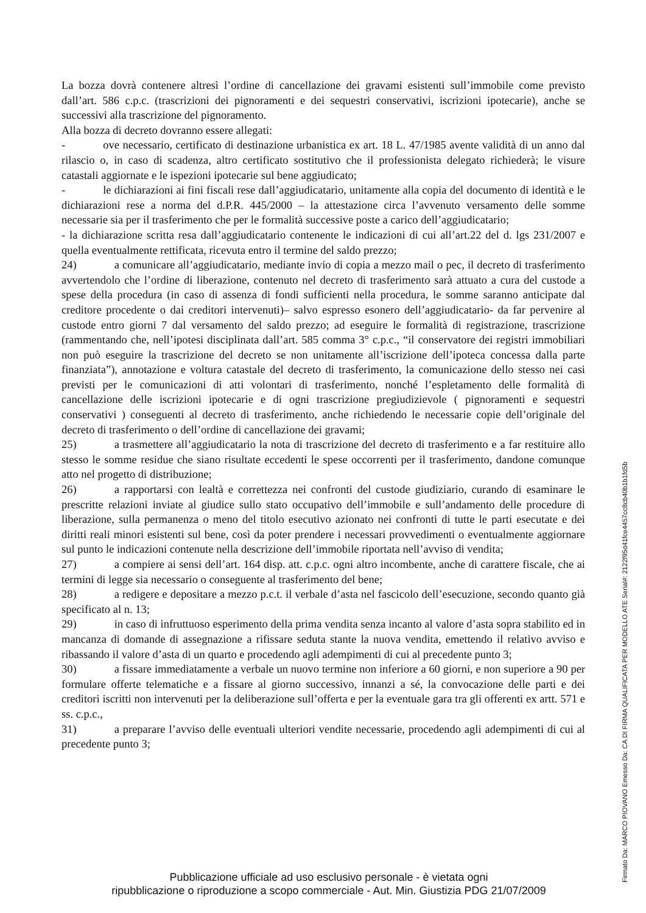La bozza dovrà contenere altresì l’ordine di cancellazione dei gravami esistenti sull’immobile come previsto dall’art. 586 c.p.c. (trascrizioni dei pignoramenti e dei sequestri conservativi, iscrizioni ipotecarie), anche se successivi alla trascrizione del pignoramento.
Alla bozza di decreto dovranno essere allegati:
- ove necessario, certificato di destinazione urbanistica ex art. 18 L. 47/1985 avente validità di un anno dal rilascio o, in caso di scadenza, altro certificato sostitutivo che il professionista delegato richiederà; le visure catastali aggiornate e le ispezioni ipotecarie sul bene aggiudicato;
- le dichiarazioni ai fini fiscali rese dall’aggiudicatario, unitamente alla copia del documento di identità e le dichiarazioni rese a norma del d.P.R. 445/2000 – la attestazione circa l’avvenuto versamento delle somme necessarie sia per il trasferimento che per le formalità successive poste a carico dell’aggiudicatario;
- la dichiarazione scritta resa dall’aggiudicatario contenente le indicazioni di cui all’art.22 del d. lgs 231/2007 e quella eventualmente rettificata, ricevuta entro il termine del saldo prezzo;
24) a comunicare all’aggiudicatario, mediante invio di copia a mezzo mail o pec, il decreto di trasferimento avvertendolo che l’ordine di liberazione, contenuto nel decreto di trasferimento sarà attuato a cura del custode a spese della procedura (in caso di assenza di fondi sufficienti nella procedura, le somme saranno anticipate dal creditore procedente o dai creditori intervenuti)– salvo espresso esonero dell’aggiudicatario- da far pervenire al custode entro giorni 7 dal versamento del saldo prezzo; ad eseguire le formalità di registrazione, trascrizione (rammentando che, nell’ipotesi disciplinata dall’art. 585 comma 3° c.p.c., “il conservatore dei registri immobiliari non può eseguire la trascrizione del decreto se non unitamente all’iscrizione dell’ipoteca concessa dalla parte finanziata”), annotazione e voltura catastale del decreto di trasferimento, la comunicazione dello stesso nei casi previsti per le comunicazioni di atti volontari di trasferimento, nonché l’espletamento delle formalità di cancellazione delle iscrizioni ipotecarie e di ogni trascrizione pregiudizievole ( pignoramenti e sequestri conservativi ) conseguenti al decreto di trasferimento, anche richiedendo le necessarie copie dell’originale del decreto di trasferimento o dell’ordine di cancellazione dei gravami;
25) a trasmettere all’aggiudicatario la nota di trascrizione del decreto di trasferimento e a far restituire allo stesso le somme residue che siano risultate eccedenti le spese occorrenti per il trasferimento, dandone comunque atto nel progetto di distribuzione;
26) a rapportarsi con lealtà e correttezza nei confronti del custode giudiziario, curando di esaminare le prescritte relazioni inviate al giudice sullo stato occupativo dell’immobile e sull’andamento delle procedure di liberazione, sulla permanenza o meno del titolo esecutivo azionato nei confronti di tutte le parti esecutate e dei diritti reali minori esistenti sul bene, così da poter prendere i necessari provvedimenti o eventualmente aggiornare sul punto le indicazioni contenute nella descrizione dell’immobile riportata nell’avviso di vendita;
27) a compiere ai sensi dell’art. 164 disp. att. c.p.c. ogni altro incombente, anche di carattere fiscale, che ai termini di legge sia necessario o conseguente al trasferimento del bene;
28) a redigere e depositare a mezzo p.c.t. il verbale d’asta nel fascicolo dell’esecuzione, secondo quanto già specificato al n. 13;
29) in caso di infruttuoso esperimento della prima vendita senza incanto al valore d’asta sopra stabilito ed in mancanza di domande di assegnazione a rifissare seduta stante la nuova vendita, emettendo il relativo avviso e ribassando il valore d’asta di un quarto e procedendo agli adempimenti di cui al precedente punto 3;
30) a fissare immediatamente a verbale un nuovo termine non inferiore a 60 giorni, e non superiore a 90 per formulare offerte telematiche e a fissare al giorno successivo, innanzi a sé, la convocazione delle parti e dei creditori iscritti non intervenuti per la deliberazione sull’offerta e per la eventuale gara tra gli offerenti ex artt. 571 e ss. c.p.c.,
31) a preparare l’avviso delle eventuali ulteriori vendite necessarie, procedendo agli adempimenti di cui al precedente punto 3;
Pubblicazione ufficiale ad uso esclusivo personale - è vietata ogni
ripubblicazione o riproduzione a scopo commerciale - Aut. Min. Giustizia PDG 21/07/2009
Firmato Da: MARCO PIOVANO Emesso Da: CA DI FIRMA QUALIFICATA PER MODELLO ATE Serial#: 2122f95d41fce4457cc8cb40b1b1fd5b